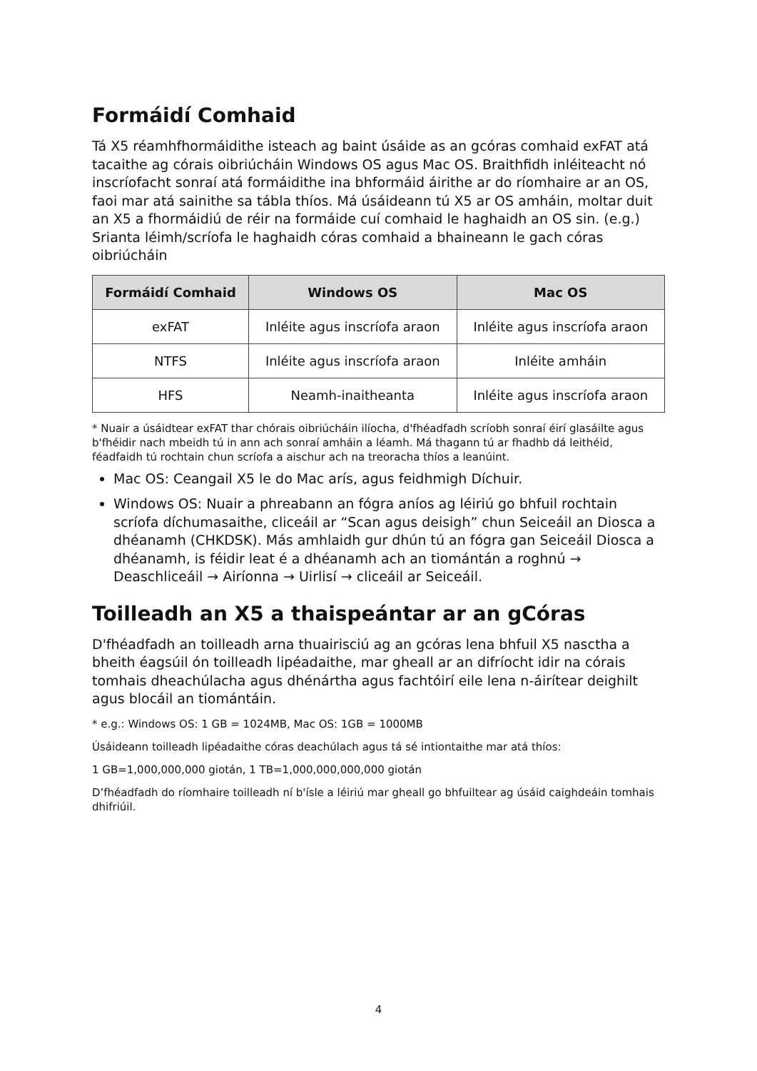Formáidí Comhaid
Tá X5 réamhfhormáidithe isteach ag baint úsáide as an gcóras comhaid exFAT atá tacaithe ag córais oibriúcháin Windows OS agus Mac OS. Braithfidh inléiteacht nó inscríofacht sonraí atá formáidithe ina bhformáid áirithe ar do ríomhaire ar an OS, faoi mar atá sainithe sa tábla thíos. Má úsáideann tú X5 ar OS amháin, moltar duit an X5 a fhormáidiú de réir na formáide cuí comhaid le haghaidh an OS sin. (e.g.) Srianta léimh/scríofa le haghaidh córas comhaid a bhaineann le gach córas oibriúcháin
| Formáidí Comhaid | Windows OS | Mac OS |
| --- | --- | --- |
| exFAT | Inléite agus inscríofa araon | Inléite agus inscríofa araon |
| NTFS | Inléite agus inscríofa araon | Inléite amháin |
| HFS | Neamh-inaitheanta | Inléite agus inscríofa araon |
* Nuair a úsáidtear exFAT thar chórais oibriúcháin ilíocha, d'fhéadfadh scríobh sonraí éirí glasáilte agus b'fhéidir nach mbeidh tú in ann ach sonraí amháin a léamh. Má thagann tú ar fhadhb dá leithéid, féadfaidh tú rochtain chun scríofa a aischur ach na treoracha thíos a leanúint.
Mac OS: Ceangail X5 le do Mac arís, agus feidhmigh Díchuir.
Windows OS: Nuair a phreabann an fógra aníos ag léiriú go bhfuil rochtain scríofa díchumasaithe, cliceáil ar “Scan agus deisigh” chun Seiceáil an Diosca a dhéanamh (CHKDSK). Más amhlaidh gur dhún tú an fógra gan Seiceáil Diosca a dhéanamh, is féidir leat é a dhéanamh ach an tiomántán a roghnú → Deaschliceáil → Airíonna → Uirlisí → cliceáil ar Seiceáil.
Toilleadh an X5 a thaispeántar ar an gCóras
D'fhéadfadh an toilleadh arna thuairisciú ag an gcóras lena bhfuil X5 nasctha a bheith éagsúil ón toilleadh lipéadaithe, mar gheall ar an difríocht idir na córais tomhais dheachúlacha agus dhénártha agus fachtóirí eile lena n-áirítear deighilt agus blocáil an tiomántáin.
* e.g.: Windows OS: 1 GB = 1024MB, Mac OS: 1GB = 1000MB
Úsáideann toilleadh lipéadaithe córas deachúlach agus tá sé intiontaithe mar atá thíos:
1 GB=1,000,000,000 giotán, 1 TB=1,000,000,000,000 giotán
D’fhéadfadh do ríomhaire toilleadh ní b'ísle a léiriú mar gheall go bhfuiltear ag úsáid caighdeáin tomhais dhifriúil.
4